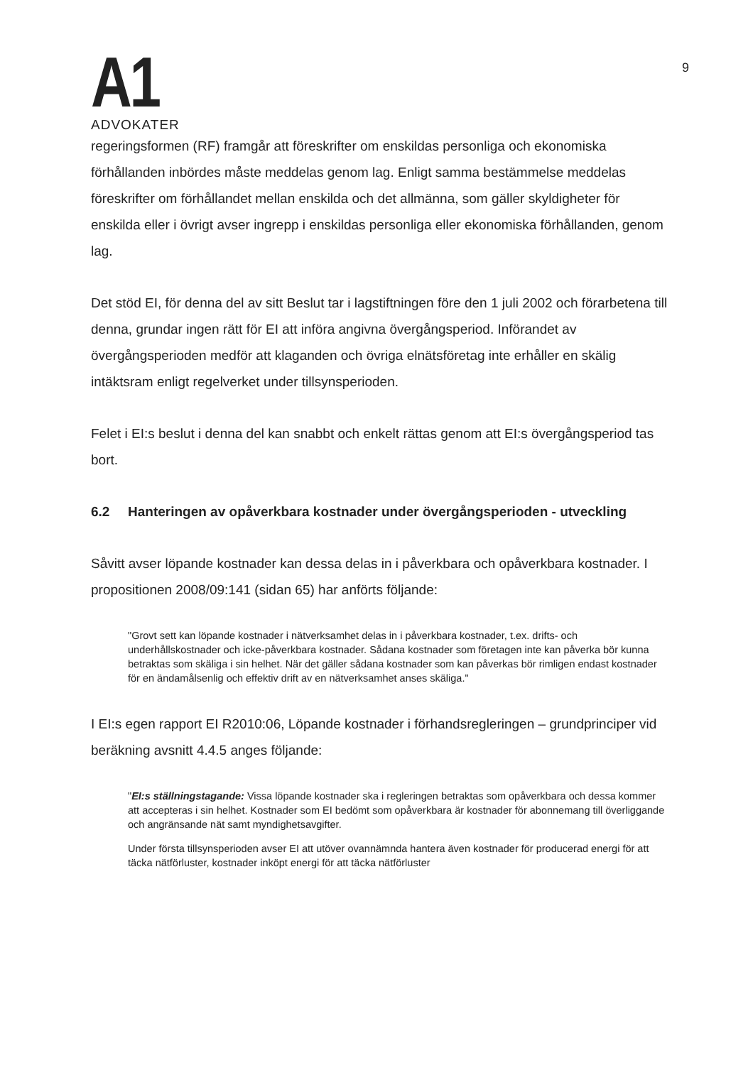A1
ADVOKATER
9
regeringsformen (RF) framgår att föreskrifter om enskildas personliga och ekonomiska förhållanden inbördes måste meddelas genom lag. Enligt samma bestämmelse meddelas föreskrifter om förhållandet mellan enskilda och det allmänna, som gäller skyldigheter för enskilda eller i övrigt avser ingrepp i enskildas personliga eller ekonomiska förhållanden, genom lag.
Det stöd EI, för denna del av sitt Beslut tar i lagstiftningen före den 1 juli 2002 och förarbetena till denna, grundar ingen rätt för EI att införa angivna övergångsperiod. Införandet av övergångsperioden medför att klaganden och övriga elnätsföretag inte erhåller en skälig intäktsram enligt regelverket under tillsynsperioden.
Felet i EI:s beslut i denna del kan snabbt och enkelt rättas genom att EI:s övergångsperiod tas bort.
6.2 Hanteringen av opåverkbara kostnader under övergångsperioden - utveckling
Såvitt avser löpande kostnader kan dessa delas in i påverkbara och opåverkbara kostnader. I propositionen 2008/09:141 (sidan 65) har anförts följande:
"Grovt sett kan löpande kostnader i nätverksamhet delas in i påverkbara kostnader, t.ex. drifts- och underhållskostnader och icke-påverkbara kostnader. Sådana kostnader som företagen inte kan påverka bör kunna betraktas som skäliga i sin helhet. När det gäller sådana kostnader som kan påverkas bör rimligen endast kostnader för en ändamålsenlig och effektiv drift av en nätverksamhet anses skäliga."
I EI:s egen rapport EI R2010:06, Löpande kostnader i förhandsregleringen – grundprinciper vid beräkning avsnitt 4.4.5 anges följande:
"EI:s ställningstagande: Vissa löpande kostnader ska i regleringen betraktas som opåverkbara och dessa kommer att accepteras i sin helhet. Kostnader som EI bedömt som opåverkbara är kostnader för abonnemang till överliggande och angränsande nät samt myndighetsavgifter.
Under första tillsynsperioden avser EI att utöver ovannämnda hantera även kostnader för producerad energi för att täcka nätförluster, kostnader inköpt energi för att täcka nätförluster